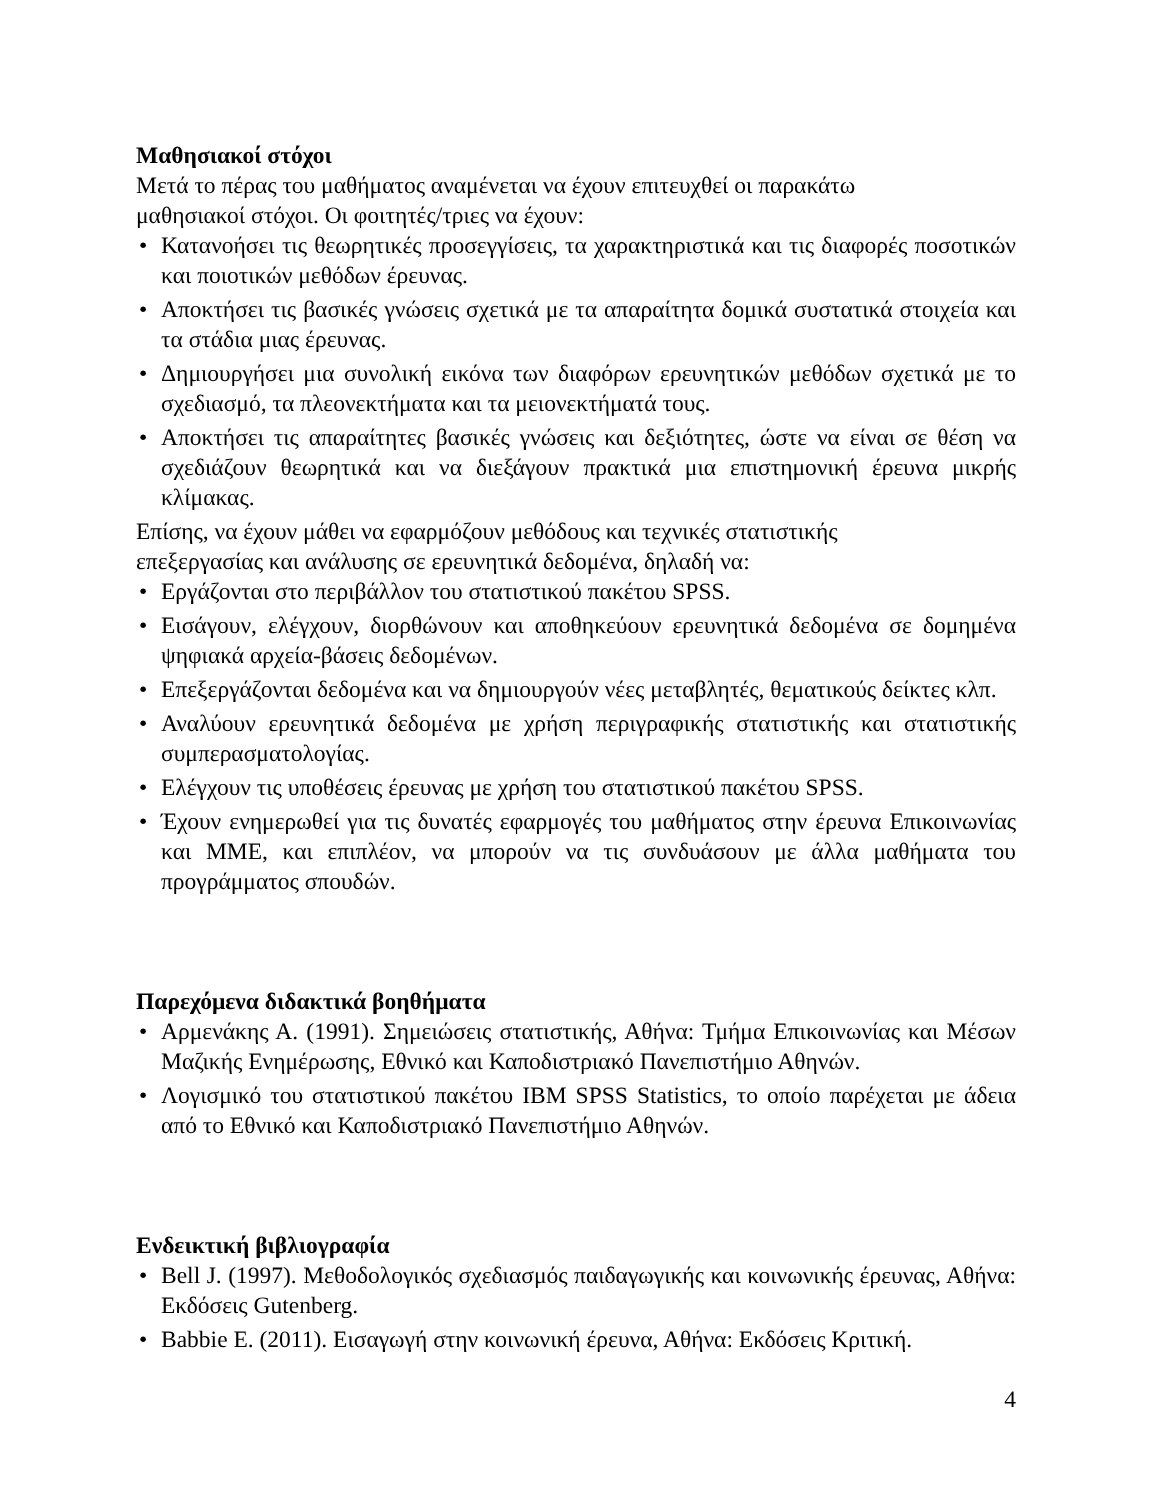Μαθησιακοί στόχοι
Μετά το πέρας του μαθήματος αναμένεται να έχουν επιτευχθεί οι παρακάτω
μαθησιακοί στόχοι. Οι φοιτητές/τριες να έχουν:
• Κατανοήσει τις θεωρητικές προσεγγίσεις, τα χαρακτηριστικά και τις διαφορές ποσοτικών και ποιοτικών μεθόδων έρευνας.
• Αποκτήσει τις βασικές γνώσεις σχετικά με τα απαραίτητα δομικά συστατικά στοιχεία και τα στάδια μιας έρευνας.
• Δημιουργήσει μια συνολική εικόνα των διαφόρων ερευνητικών μεθόδων σχετικά με το σχεδιασμό, τα πλεονεκτήματα και τα μειονεκτήματά τους.
• Αποκτήσει τις απαραίτητες βασικές γνώσεις και δεξιότητες, ώστε να είναι σε θέση να σχεδιάζουν θεωρητικά και να διεξάγουν πρακτικά μια επιστημονική έρευνα μικρής κλίμακας.
Επίσης, να έχουν μάθει να εφαρμόζουν μεθόδους και τεχνικές στατιστικής
επεξεργασίας και ανάλυσης σε ερευνητικά δεδομένα, δηλαδή να:
• Εργάζονται στο περιβάλλον του στατιστικού πακέτου SPSS.
• Εισάγουν, ελέγχουν, διορθώνουν και αποθηκεύουν ερευνητικά δεδομένα σε δομημένα ψηφιακά αρχεία-βάσεις δεδομένων.
• Επεξεργάζονται δεδομένα και να δημιουργούν νέες μεταβλητές, θεματικούς δείκτες κλπ.
• Αναλύουν ερευνητικά δεδομένα με χρήση περιγραφικής στατιστικής και στατιστικής συμπερασματολογίας.
• Ελέγχουν τις υποθέσεις έρευνας με χρήση του στατιστικού πακέτου SPSS.
• Έχουν ενημερωθεί για τις δυνατές εφαρμογές του μαθήματος στην έρευνα Επικοινωνίας και ΜΜΕ, και επιπλέον, να μπορούν να τις συνδυάσουν με άλλα μαθήματα του προγράμματος σπουδών.
Παρεχόμενα διδακτικά βοηθήματα
• Αρμενάκης Α. (1991). Σημειώσεις στατιστικής, Αθήνα: Τμήμα Επικοινωνίας και Μέσων Μαζικής Ενημέρωσης, Εθνικό και Καποδιστριακό Πανεπιστήμιο Αθηνών.
• Λογισμικό του στατιστικού πακέτου IBM SPSS Statistics, το οποίο παρέχεται με άδεια από το Εθνικό και Καποδιστριακό Πανεπιστήμιο Αθηνών.
Ενδεικτική βιβλιογραφία
• Bell J. (1997). Μεθοδολογικός σχεδιασμός παιδαγωγικής και κοινωνικής έρευνας, Αθήνα: Εκδόσεις Gutenberg.
• Babbie E. (2011). Εισαγωγή στην κοινωνική έρευνα, Αθήνα: Εκδόσεις Κριτική.
4